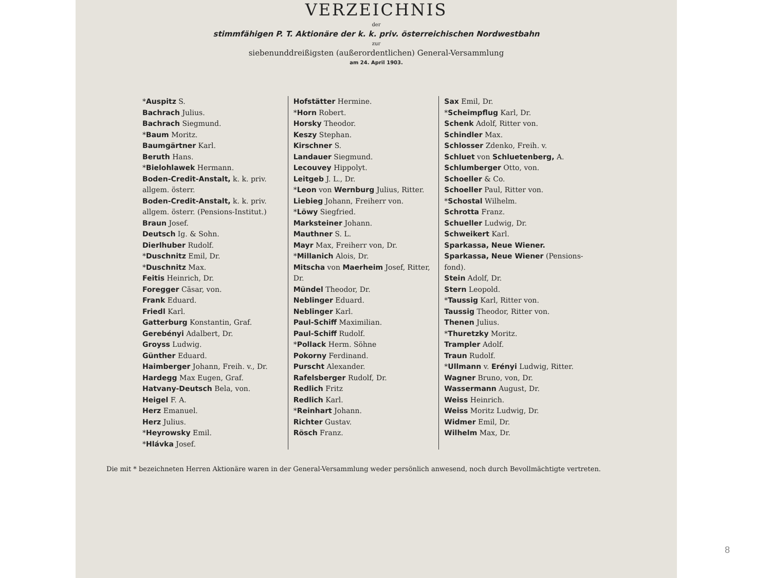VERZEICHNIS
der
stimmfähigen P. T. Aktionäre der k. k. priv. österreichischen Nordwestbahn
zur
siebenunddreißigsten (außerordentlichen) General-Versammlung
am 24. April 1903.
*Auspitz S.
Bachrach Julius.
Bachrach Siegmund.
*Baum Moritz.
Baumgärtner Karl.
Beruth Hans.
*Bielohlawek Hermann.
Boden-Credit-Anstalt, k. k. priv. allgem. österr.
Boden-Credit-Anstalt, k. k. priv. allgem. österr. (Pensions-Institut.)
Braun Josef.
Deutsch Ig. & Sohn.
Dierlhuber Rudolf.
*Duschnitz Emil, Dr.
*Duschnitz Max.
Feitis Heinrich, Dr.
Foregger Cäsar, von.
Frank Eduard.
Friedl Karl.
Gatterburg Konstantin, Graf.
Gerebényi Adalbert, Dr.
Groyss Ludwig.
Günther Eduard.
Haimberger Johann, Freih. v., Dr.
Hardegg Max Eugen, Graf.
Hatvany-Deutsch Bela, von.
Heigel F. A.
Herz Emanuel.
Herz Julius.
*Heyrowsky Emil.
*Hlávka Josef.
Hofstätter Hermine.
*Horn Robert.
Horsky Theodor.
Keszy Stephan.
Kirschner S.
Landauer Siegmund.
Lecouvey Hippolyt.
Leitgeb J. L., Dr.
*Leon von Wernburg Julius, Ritter.
Liebieg Johann, Freiherr von.
*Löwy Siegfried.
Marksteiner Johann.
Mauthner S. L.
Mayr Max, Freiherr von, Dr.
*Millanich Alois, Dr.
Mitscha von Maerheim Josef, Ritter, Dr.
Mündel Theodor, Dr.
Neblinger Eduard.
Neblinger Karl.
Paul-Schiff Maximilian.
Paul-Schiff Rudolf.
*Pollack Herm. Söhne
Pokorny Ferdinand.
Purscht Alexander.
Rafelsberger Rudolf, Dr.
Redlich Fritz
Redlich Karl.
*Reinhart Johann.
Richter Gustav.
Rösch Franz.
Sax Emil, Dr.
*Scheimpflug Karl, Dr.
Schenk Adolf, Ritter von.
Schindler Max.
Schlosser Zdenko, Freih. v.
Schluet von Schluetenberg, A.
Schlumberger Otto, von.
Schoeller & Co.
Schoeller Paul, Ritter von.
*Schostal Wilhelm.
Schrotta Franz.
Schueller Ludwig, Dr.
Schweikert Karl.
Sparkassa, Neue Wiener.
Sparkassa, Neue Wiener (Pensions-fond).
Stein Adolf, Dr.
Stern Leopold.
*Taussig Karl, Ritter von.
Taussig Theodor, Ritter von.
Thenen Julius.
*Thuretzky Moritz.
Trampler Adolf.
Traun Rudolf.
*Ullmann v. Erényi Ludwig, Ritter.
Wagner Bruno, von, Dr.
Wassermann August, Dr.
Weiss Heinrich.
Weiss Moritz Ludwig, Dr.
Widmer Emil, Dr.
Wilhelm Max, Dr.
Die mit * bezeichneten Herren Aktionäre waren in der General-Versammlung weder persönlich anwesend, noch durch Bevollmächtigte vertreten.
8